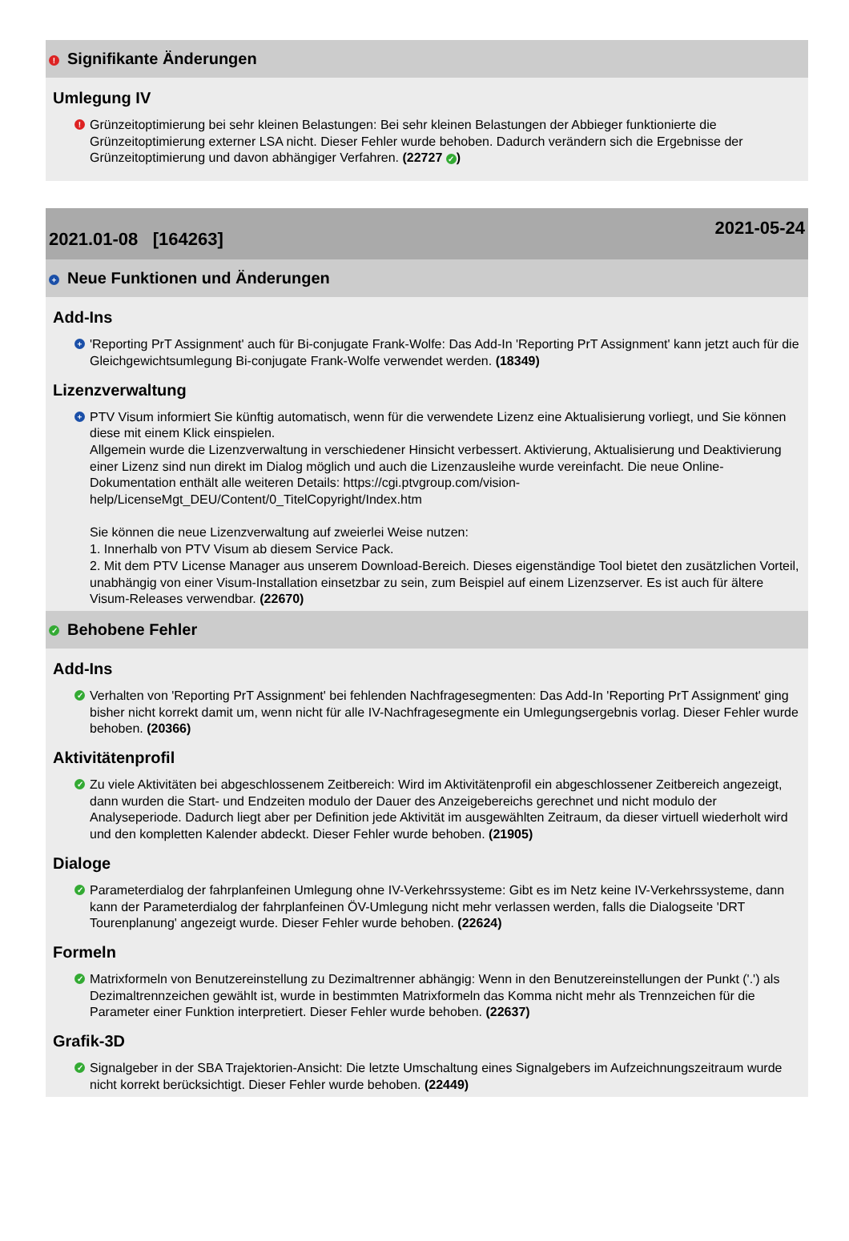! Signifikante Änderungen
Umlegung IV
!
Grünzeitoptimierung bei sehr kleinen Belastungen: Bei sehr kleinen Belastungen der Abbieger funktionierte die Grünzeitoptimierung externer LSA nicht. Dieser Fehler wurde behoben. Dadurch verändern sich die Ergebnisse der Grünzeitoptimierung und davon abhängiger Verfahren. (22727 ✓)
2021.01-08 [164263] 2021-05-24
+ Neue Funktionen und Änderungen
Add-Ins
+
'Reporting PrT Assignment' auch für Bi-conjugate Frank-Wolfe: Das Add-In 'Reporting PrT Assignment' kann jetzt auch für die Gleichgewichtsumlegung Bi-conjugate Frank-Wolfe verwendet werden. (18349)
Lizenzverwaltung
+
PTV Visum informiert Sie künftig automatisch, wenn für die verwendete Lizenz eine Aktualisierung vorliegt, und Sie können diese mit einem Klick einspielen.
Allgemein wurde die Lizenzverwaltung in verschiedener Hinsicht verbessert. Aktivierung, Aktualisierung und Deaktivierung einer Lizenz sind nun direkt im Dialog möglich und auch die Lizenzausleihe wurde vereinfacht. Die neue Online-Dokumentation enthält alle weiteren Details: https://cgi.ptvgroup.com/vision-help/LicenseMgt_DEU/Content/0_TitelCopyright/Index.htm
Sie können die neue Lizenzverwaltung auf zweierlei Weise nutzen:
1. Innerhalb von PTV Visum ab diesem Service Pack.
2. Mit dem PTV License Manager aus unserem Download-Bereich. Dieses eigenständige Tool bietet den zusätzlichen Vorteil, unabhängig von einer Visum-Installation einsetzbar zu sein, zum Beispiel auf einem Lizenzserver. Es ist auch für ältere Visum-Releases verwendbar. (22670)
✓ Behobene Fehler
Add-Ins
✓
Verhalten von 'Reporting PrT Assignment' bei fehlenden Nachfragesegmenten: Das Add-In 'Reporting PrT Assignment' ging bisher nicht korrekt damit um, wenn nicht für alle IV-Nachfragesegmente ein Umlegungsergebnis vorlag. Dieser Fehler wurde behoben. (20366)
Aktivitätenprofil
✓
Zu viele Aktivitäten bei abgeschlossenem Zeitbereich: Wird im Aktivitätenprofil ein abgeschlossener Zeitbereich angezeigt, dann wurden die Start- und Endzeiten modulo der Dauer des Anzeigebereichs gerechnet und nicht modulo der Analyseperiode. Dadurch liegt aber per Definition jede Aktivität im ausgewählten Zeitraum, da dieser virtuell wiederholt wird und den kompletten Kalender abdeckt. Dieser Fehler wurde behoben. (21905)
Dialoge
✓
Parameterdialog der fahrplanfeinen Umlegung ohne IV-Verkehrssysteme: Gibt es im Netz keine IV-Verkehrssysteme, dann kann der Parameterdialog der fahrplanfeinen ÖV-Umlegung nicht mehr verlassen werden, falls die Dialogseite 'DRT Tourenplanung' angezeigt wurde. Dieser Fehler wurde behoben. (22624)
Formeln
✓
Matrixformeln von Benutzereinstellung zu Dezimaltrenner abhängig: Wenn in den Benutzereinstellungen der Punkt ('.') als Dezimaltrennzeichen gewählt ist, wurde in bestimmten Matrixformeln das Komma nicht mehr als Trennzeichen für die Parameter einer Funktion interpretiert. Dieser Fehler wurde behoben. (22637)
Grafik-3D
✓
Signalgeber in der SBA Trajektorien-Ansicht: Die letzte Umschaltung eines Signalgebers im Aufzeichnungszeitraum wurde nicht korrekt berücksichtigt. Dieser Fehler wurde behoben. (22449)